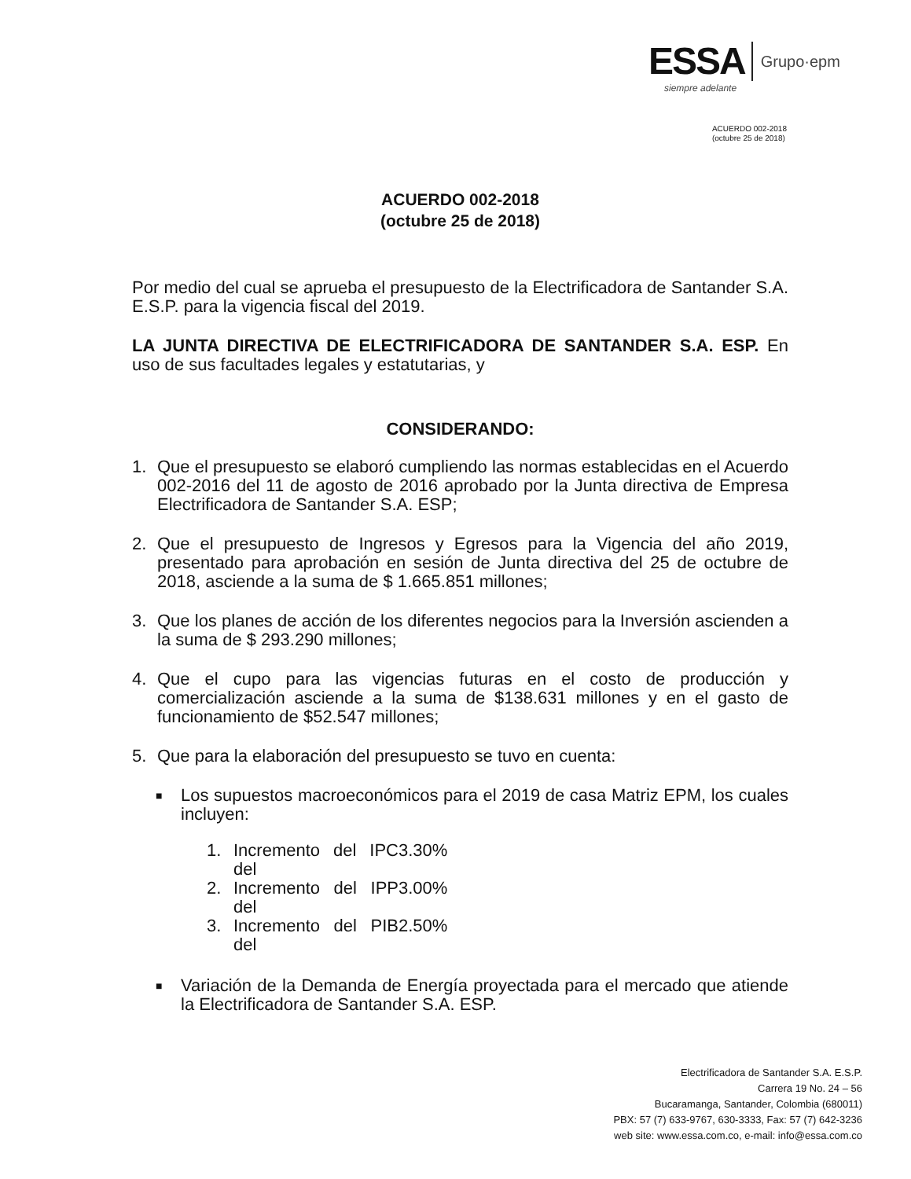ESSA Grupo·epm
siempre adelante
ACUERDO 002-2018
(octubre 25 de 2018)
ACUERDO 002-2018
(octubre 25 de 2018)
Por medio del cual se aprueba el presupuesto de la Electrificadora de Santander S.A. E.S.P. para la vigencia fiscal del 2019.
LA JUNTA DIRECTIVA DE ELECTRIFICADORA DE SANTANDER S.A. ESP. En uso de sus facultades legales y estatutarias, y
CONSIDERANDO:
1. Que el presupuesto se elaboró cumpliendo las normas establecidas en el Acuerdo 002-2016 del 11 de agosto de 2016 aprobado por la Junta directiva de Empresa Electrificadora de Santander S.A. ESP;
2. Que el presupuesto de Ingresos y Egresos para la Vigencia del año 2019, presentado para aprobación en sesión de Junta directiva del 25 de octubre de 2018, asciende a la suma de $ 1.665.851 millones;
3. Que los planes de acción de los diferentes negocios para la Inversión ascienden a la suma de $ 293.290 millones;
4. Que el cupo para las vigencias futuras en el costo de producción y comercialización asciende a la suma de $138.631 millones y en el gasto de funcionamiento de $52.547 millones;
5. Que para la elaboración del presupuesto se tuvo en cuenta:
■ Los supuestos macroeconómicos para el 2019 de casa Matriz EPM, los cuales incluyen:
1. Incremento del IPC del 3.30%
2. Incremento del IPP del 3.00%
3. Incremento del PIB del 2.50%
■ Variación de la Demanda de Energía proyectada para el mercado que atiende la Electrificadora de Santander S.A. ESP.
Electrificadora de Santander S.A. E.S.P.
Carrera 19 No. 24 – 56
Bucaramanga, Santander, Colombia (680011)
PBX: 57 (7) 633-9767, 630-3333, Fax: 57 (7) 642-3236
web site: www.essa.com.co, e-mail: info@essa.com.co